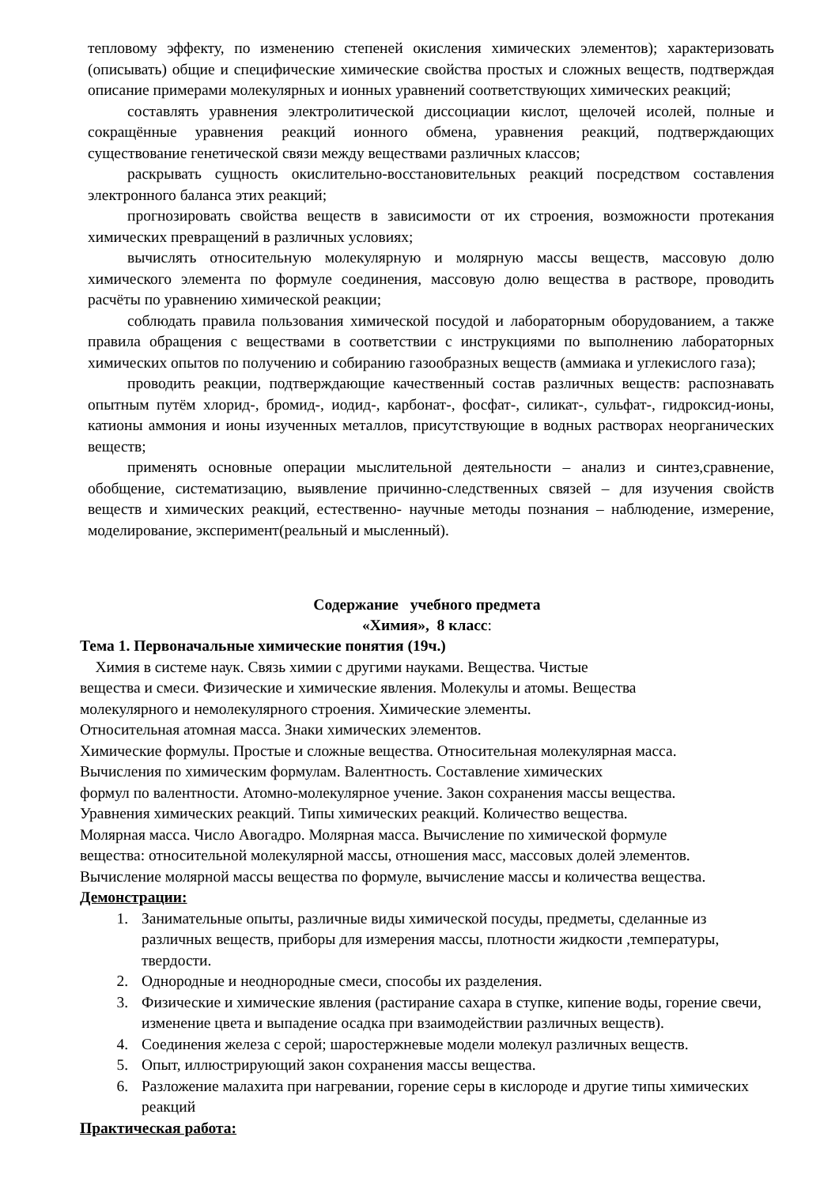тепловому эффекту, по изменению степеней окисления химических элементов); характеризовать (описывать) общие и специфические химические свойства простых и сложных веществ, подтверждая описание примерами молекулярных и ионных уравнений соответствующих химических реакций;
составлять уравнения электролитической диссоциации кислот, щелочей исолей, полные и сокращённые уравнения реакций ионного обмена, уравнения реакций, подтверждающих существование генетической связи между веществами различных классов;
раскрывать сущность окислительно-восстановительных реакций посредством составления электронного баланса этих реакций;
прогнозировать свойства веществ в зависимости от их строения, возможности протекания химических превращений в различных условиях;
вычислять относительную молекулярную и молярную массы веществ, массовую долю химического элемента по формуле соединения, массовую долю вещества в растворе, проводить расчёты по уравнению химической реакции;
соблюдать правила пользования химической посудой и лабораторным оборудованием, а также правила обращения с веществами в соответствии с инструкциями по выполнению лабораторных химических опытов по получению и собиранию газообразных веществ (аммиака и углекислого газа);
проводить реакции, подтверждающие качественный состав различных веществ: распознавать опытным путём хлорид-, бромид-, иодид-, карбонат-, фосфат-, силикат-, сульфат-, гидроксид-ионы, катионы аммония и ионы изученных металлов, присутствующие в водных растворах неорганических веществ;
применять основные операции мыслительной деятельности – анализ и синтез,сравнение, обобщение, систематизацию, выявление причинно-следственных связей – для изучения свойств веществ и химических реакций, естественно- научные методы познания – наблюдение, измерение, моделирование, эксперимент(реальный и мысленный).
Содержание учебного предмета
«Химия», 8 класс:
Тема 1. Первоначальные химические понятия (19ч.)
Химия в системе наук. Связь химии с другими науками. Вещества. Чистые
вещества и смеси. Физические и химические явления. Молекулы и атомы. Вещества
молекулярного и немолекулярного строения. Химические элементы.
Относительная атомная масса. Знаки химических элементов.
Химические формулы. Простые и сложные вещества. Относительная молекулярная масса.
Вычисления по химическим формулам. Валентность. Составление химических
формул по валентности. Атомно-молекулярное учение. Закон сохранения массы вещества.
Уравнения химических реакций. Типы химических реакций. Количество вещества.
Молярная масса. Число Авогадро. Молярная масса. Вычисление по химической формуле
вещества: относительной молекулярной массы, отношения масс, массовых долей элементов.
Вычисление молярной массы вещества по формуле, вычисление массы и количества вещества.
Демонстрации:
1. Занимательные опыты, различные виды химической посуды, предметы, сделанные из различных веществ, приборы для измерения массы, плотности жидкости ,температуры, твердости.
2. Однородные и неоднородные смеси, способы их разделения.
3. Физические и химические явления (растирание сахара в ступке, кипение воды, горение свечи, изменение цвета и выпадение осадка при взаимодействии различных веществ).
4. Соединения железа с серой; шаростержневые модели молекул различных веществ.
5. Опыт, иллюстрирующий закон сохранения массы вещества.
6. Разложение малахита при нагревании, горение серы в кислороде и другие типы химических реакций
Практическая работа: